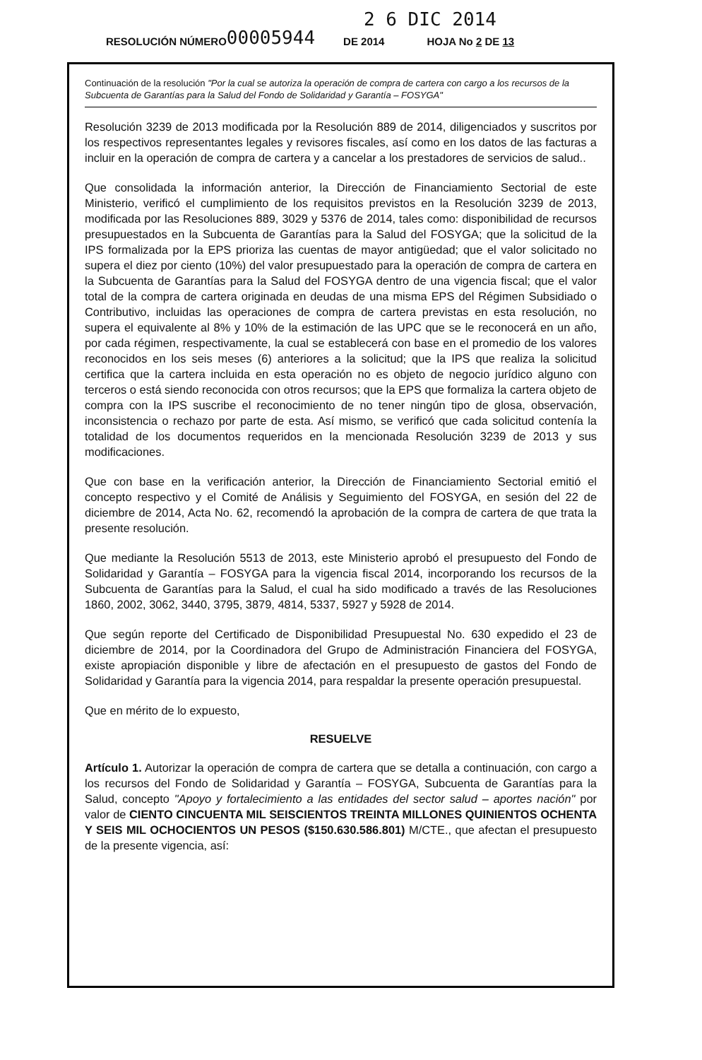2 6 DIC 2014
RESOLUCIÓN NÚMERO 00005944 DE 2014 HOJA No 2 DE 13
Continuación de la resolución "Por la cual se autoriza la operación de compra de cartera con cargo a los recursos de la Subcuenta de Garantías para la Salud del Fondo de Solidaridad y Garantía – FOSYGA"
Resolución 3239 de 2013 modificada por la Resolución 889 de 2014, diligenciados y suscritos por los respectivos representantes legales y revisores fiscales, así como en los datos de las facturas a incluir en la operación de compra de cartera y a cancelar a los prestadores de servicios de salud..
Que consolidada la información anterior, la Dirección de Financiamiento Sectorial de este Ministerio, verificó el cumplimiento de los requisitos previstos en la Resolución 3239 de 2013, modificada por las Resoluciones 889, 3029 y 5376 de 2014, tales como: disponibilidad de recursos presupuestados en la Subcuenta de Garantías para la Salud del FOSYGA; que la solicitud de la IPS formalizada por la EPS prioriza las cuentas de mayor antigüedad; que el valor solicitado no supera el diez por ciento (10%) del valor presupuestado para la operación de compra de cartera en la Subcuenta de Garantías para la Salud del FOSYGA dentro de una vigencia fiscal; que el valor total de la compra de cartera originada en deudas de una misma EPS del Régimen Subsidiado o Contributivo, incluidas las operaciones de compra de cartera previstas en esta resolución, no supera el equivalente al 8% y 10% de la estimación de las UPC que se le reconocerá en un año, por cada régimen, respectivamente, la cual se establecerá con base en el promedio de los valores reconocidos en los seis meses (6) anteriores a la solicitud; que la IPS que realiza la solicitud certifica que la cartera incluida en esta operación no es objeto de negocio jurídico alguno con terceros o está siendo reconocida con otros recursos; que la EPS que formaliza la cartera objeto de compra con la IPS suscribe el reconocimiento de no tener ningún tipo de glosa, observación, inconsistencia o rechazo por parte de esta. Así mismo, se verificó que cada solicitud contenía la totalidad de los documentos requeridos en la mencionada Resolución 3239 de 2013 y sus modificaciones.
Que con base en la verificación anterior, la Dirección de Financiamiento Sectorial emitió el concepto respectivo y el Comité de Análisis y Seguimiento del FOSYGA, en sesión del 22 de diciembre de 2014, Acta No. 62, recomendó la aprobación de la compra de cartera de que trata la presente resolución.
Que mediante la Resolución 5513 de 2013, este Ministerio aprobó el presupuesto del Fondo de Solidaridad y Garantía – FOSYGA para la vigencia fiscal 2014, incorporando los recursos de la Subcuenta de Garantías para la Salud, el cual ha sido modificado a través de las Resoluciones 1860, 2002, 3062, 3440, 3795, 3879, 4814, 5337, 5927 y 5928 de 2014.
Que según reporte del Certificado de Disponibilidad Presupuestal No. 630 expedido el 23 de diciembre de 2014, por la Coordinadora del Grupo de Administración Financiera del FOSYGA, existe apropiación disponible y libre de afectación en el presupuesto de gastos del Fondo de Solidaridad y Garantía para la vigencia 2014, para respaldar la presente operación presupuestal.
Que en mérito de lo expuesto,
RESUELVE
Artículo 1. Autorizar la operación de compra de cartera que se detalla a continuación, con cargo a los recursos del Fondo de Solidaridad y Garantía – FOSYGA, Subcuenta de Garantías para la Salud, concepto "Apoyo y fortalecimiento a las entidades del sector salud – aportes nación" por valor de CIENTO CINCUENTA MIL SEISCIENTOS TREINTA MILLONES QUINIENTOS OCHENTA Y SEIS MIL OCHOCIENTOS UN PESOS ($150.630.586.801) M/CTE., que afectan el presupuesto de la presente vigencia, así: